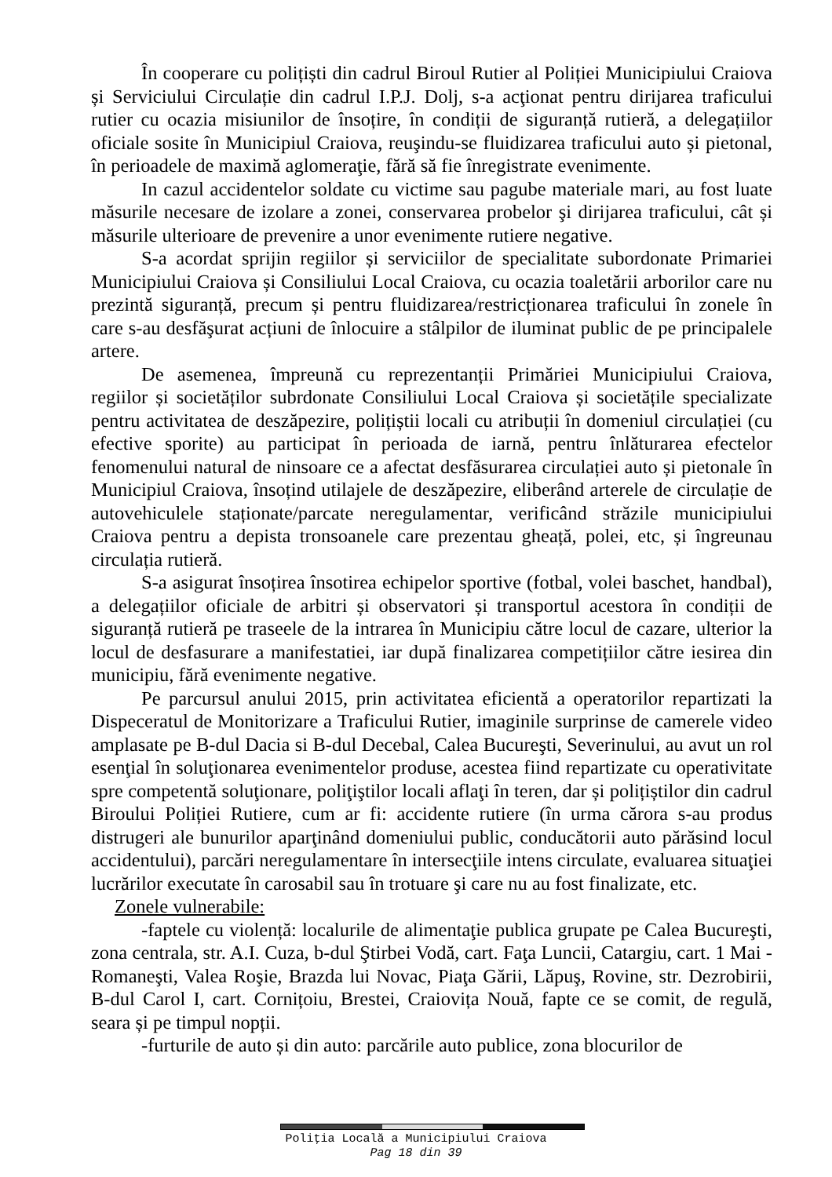În cooperare cu polițiști din cadrul Biroul Rutier al Poliției Municipiului Craiova și Serviciului Circulație din cadrul I.P.J. Dolj, s-a acţionat pentru dirijarea traficului rutier cu ocazia misiunilor de însoțire, în condiții de siguranță rutieră, a delegațiilor oficiale sosite în Municipiul Craiova, reuşindu-se fluidizarea traficului auto și pietonal, în perioadele de maximă aglomeraţie, fără să fie înregistrate evenimente.
In cazul accidentelor soldate cu victime sau pagube materiale mari, au fost luate măsurile necesare de izolare a zonei, conservarea probelor şi dirijarea traficului, cât și măsurile ulterioare de prevenire a unor evenimente rutiere negative.
S-a acordat sprijin regiilor și serviciilor de specialitate subordonate Primariei Municipiului Craiova și Consiliului Local Craiova, cu ocazia toaletării arborilor care nu prezintă siguranță, precum și pentru fluidizarea/restricționarea traficului în zonele în care s-au desfăşurat acțiuni de înlocuire a stâlpilor de iluminat public de pe principalele artere.
De asemenea, împreună cu reprezentanții Primăriei Municipiului Craiova, regiilor și societăților subrdonate Consiliului Local Craiova și societățile specializate pentru activitatea de deszăpezire, polițiștii locali cu atribuții în domeniul circulației (cu efective sporite) au participat în perioada de iarnă, pentru înlăturarea efectelor fenomenului natural de ninsoare ce a afectat desfăsurarea circulației auto și pietonale în Municipiul Craiova, însoțind utilajele de deszăpezire, eliberând arterele de circulație de autovehiculele staționate/parcate neregulamentar, verificând străzile municipiului Craiova pentru a depista tronsoanele care prezentau gheață, polei, etc, și îngreunau circulația rutieră.
S-a asigurat însoțirea însotirea echipelor sportive (fotbal, volei baschet, handbal), a delegațiilor oficiale de arbitri și observatori și transportul acestora în condiții de siguranță rutieră pe traseele de la intrarea în Municipiu către locul de cazare, ulterior la locul de desfasurare a manifestatiei, iar după finalizarea competițiilor către iesirea din municipiu, fără evenimente negative.
Pe parcursul anului 2015, prin activitatea eficientă a operatorilor repartizati la Dispeceratul de Monitorizare a Traficului Rutier, imaginile surprinse de camerele video amplasate pe B-dul Dacia si B-dul Decebal, Calea Bucureşti, Severinului, au avut un rol esenţial în soluţionarea evenimentelor produse, acestea fiind repartizate cu operativitate spre competentă soluţionare, poliţiştilor locali aflaţi în teren, dar și polițiștilor din cadrul Biroului Poliției Rutiere, cum ar fi: accidente rutiere (în urma cărora s-au produs distrugeri ale bunurilor aparţinând domeniului public, conducătorii auto părăsind locul accidentului), parcări neregulamentare în intersecţiile intens circulate, evaluarea situaţiei lucrărilor executate în carosabil sau în trotuare şi care nu au fost finalizate, etc.
Zonele vulnerabile:
-faptele cu violență: localurile de alimentaţie publica grupate pe Calea Bucureşti, zona centrala, str. A.I. Cuza, b-dul Ştirbei Vodă, cart. Faţa Luncii, Catargiu, cart. 1 Mai - Romaneşti, Valea Roşie, Brazda lui Novac, Piaţa Gării, Lăpuş, Rovine, str. Dezrobirii, B-dul Carol I, cart. Cornițoiu, Brestei, Craiovița Nouă, fapte ce se comit, de regulă, seara și pe timpul nopții.
-furturile de auto și din auto: parcările auto publice, zona blocurilor de
Poliţia Locală a Municipiului Craiova
Pag 18 din 39